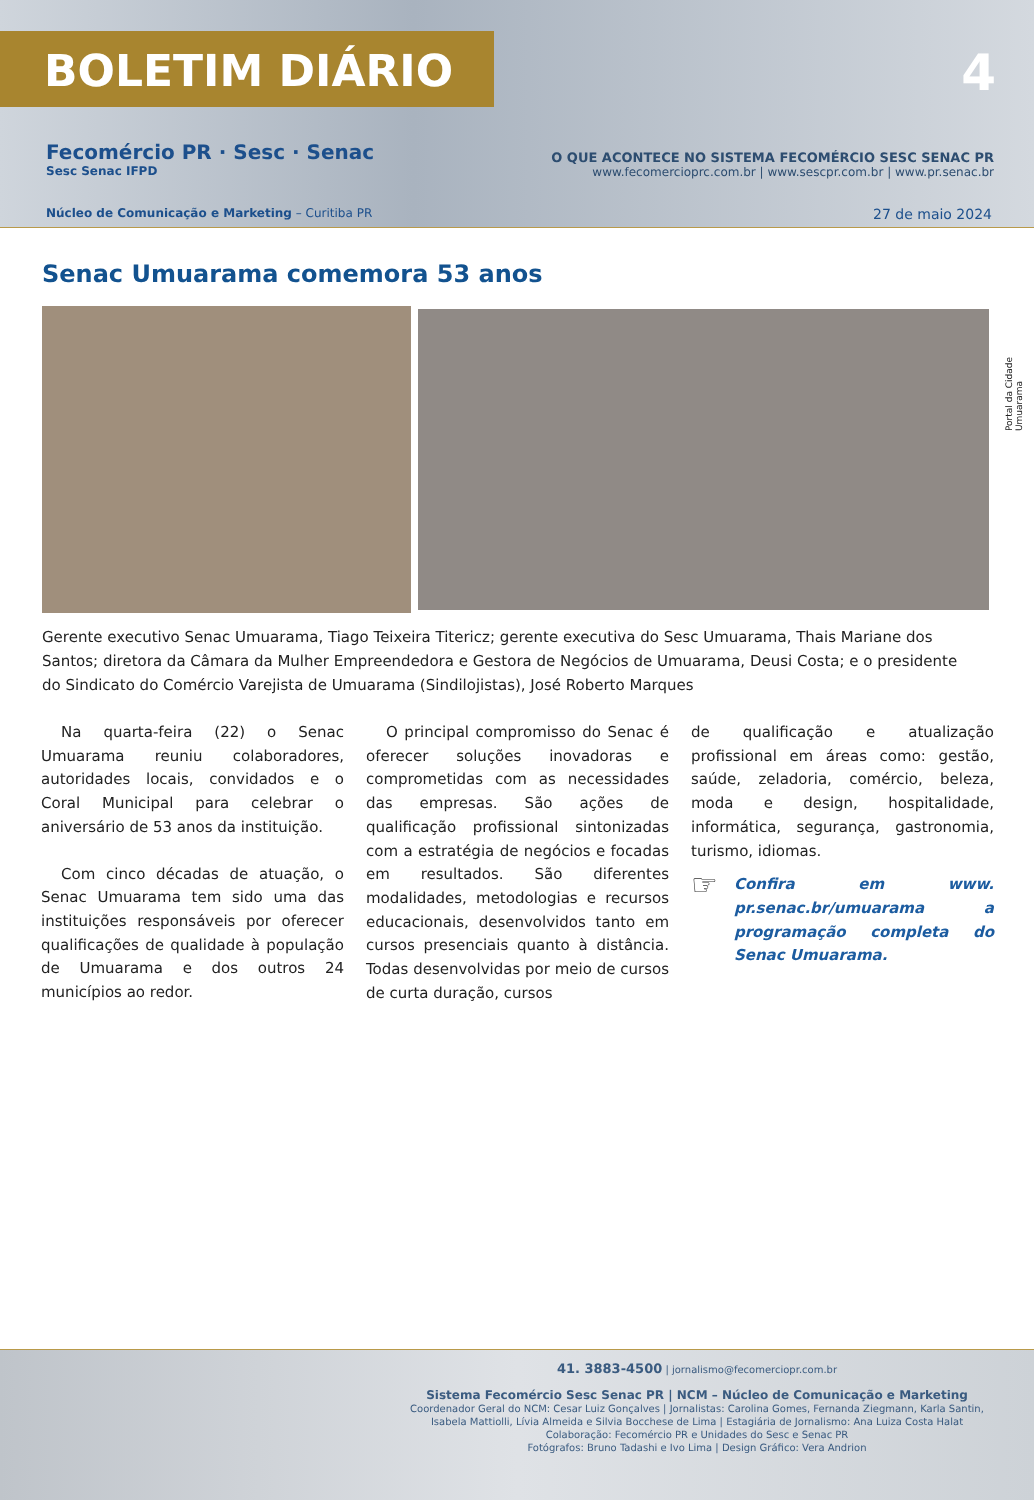BOLETIM DIÁRIO
4
Fecomércio PR · Sesc · Senac
Sesc Senac IFPD
O QUE ACONTECE NO SISTEMA FECOMÉRCIO SESC SENAC PR
www.fecomercioprc.com.br | www.sescpr.com.br | www.pr.senac.br
Núcleo de Comunicação e Marketing – Curitiba PR
27 de maio 2024
Senac Umuarama comemora 53 anos
Portal da Cidade Umuarama
Gerente executivo Senac Umuarama, Tiago Teixeira Titericz; gerente executiva do Sesc Umuarama, Thais Mariane dos Santos; diretora da Câmara da Mulher Empreendedora e Gestora de Negócios de Umuarama, Deusi Costa; e o presidente do Sindicato do Comércio Varejista de Umuarama (Sindilojistas), José Roberto Marques
Na quarta-feira (22) o Senac Umuarama reuniu colaboradores, autoridades locais, convidados e o Coral Municipal para celebrar o aniversário de 53 anos da instituição.
Com cinco décadas de atuação, o Senac Umuarama tem sido uma das instituições responsáveis por oferecer qualificações de qualidade à população de Umuarama e dos outros 24 municípios ao redor.
O principal compromisso do Senac é oferecer soluções inovadoras e comprometidas com as necessidades das empresas. São ações de qualificação profissional sintonizadas com a estratégia de negócios e focadas em resultados. São diferentes modalidades, metodologias e recursos educacionais, desenvolvidos tanto em cursos presenciais quanto à distância. Todas desenvolvidas por meio de cursos de curta duração, cursos
de qualificação e atualização profissional em áreas como: gestão, saúde, zeladoria, comércio, beleza, moda e design, hospitalidade, informática, segurança, gastronomia, turismo, idiomas.
☞
Confira em www. pr.senac.br/umuarama a programação completa do Senac Umuarama.
41. 3883-4500 | jornalismo@fecomerciopr.com.br
Sistema Fecomércio Sesc Senac PR | NCM – Núcleo de Comunicação e Marketing
Coordenador Geral do NCM: Cesar Luiz Gonçalves | Jornalistas: Carolina Gomes, Fernanda Ziegmann, Karla Santin, Isabela Mattiolli, Lívia Almeida e Silvia Bocchese de Lima | Estagiária de Jornalismo: Ana Luiza Costa Halat
Colaboração: Fecomércio PR e Unidades do Sesc e Senac PR
Fotógrafos: Bruno Tadashi e Ivo Lima | Design Gráfico: Vera Andrion